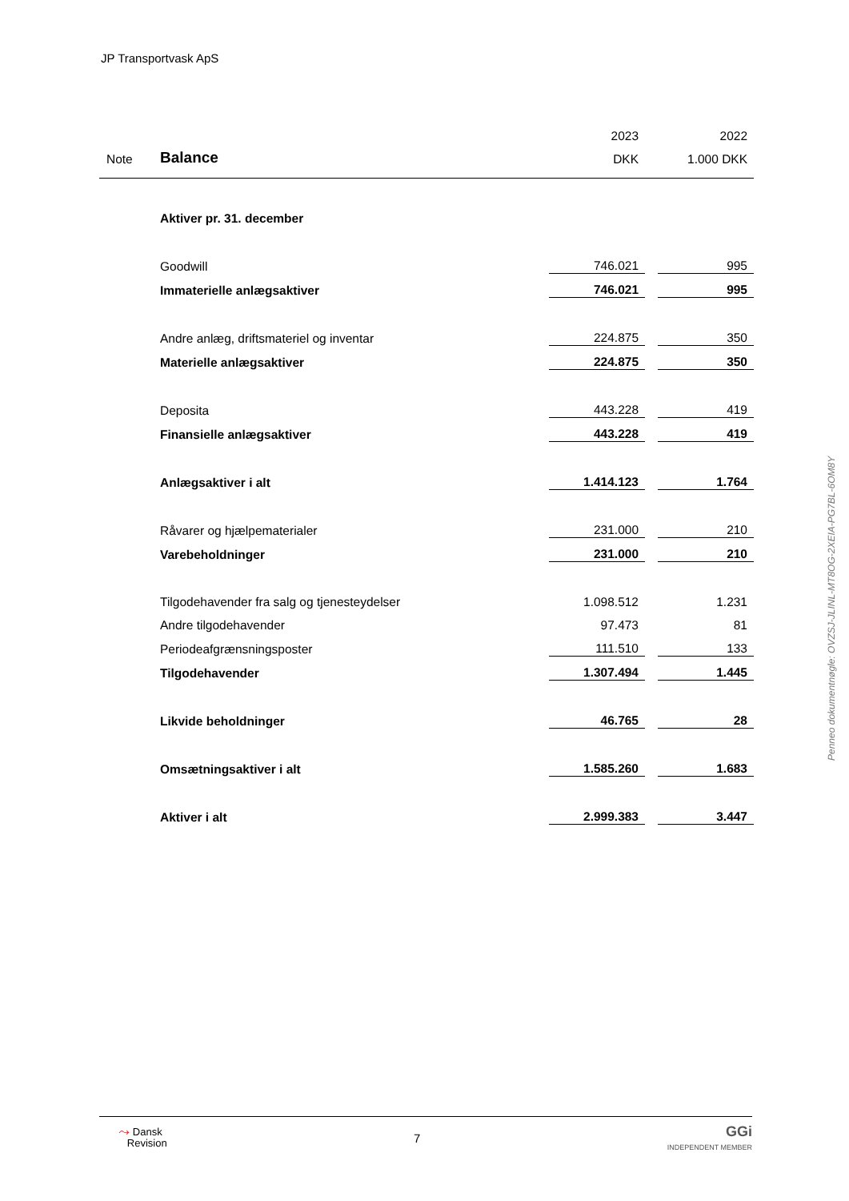JP Transportvask ApS
| | | 2023 | | 2022 |
| Note | Balance | DKK | | 1.000 DKK |
| | Aktiver pr. 31. december | | | |
| | Goodwill | 746.021 | | 995 |
| | Immaterielle anlægsaktiver | 746.021 | | 995 |
| | Andre anlæg, driftsmateriel og inventar | 224.875 | | 350 |
| | Materielle anlægsaktiver | 224.875 | | 350 |
| | Deposita | 443.228 | | 419 |
| | Finansielle anlægsaktiver | 443.228 | | 419 |
| | Anlægsaktiver i alt | 1.414.123 | | 1.764 |
| | Råvarer og hjælpematerialer | 231.000 | | 210 |
| | Varebeholdninger | 231.000 | | 210 |
| | Tilgodehavender fra salg og tjenesteydelser | 1.098.512 | | 1.231 |
| | Andre tilgodehavender | 97.473 | | 81 |
| | Periodeafgrænsningsposter | 111.510 | | 133 |
| | Tilgodehavender | 1.307.494 | | 1.445 |
| | Likvide beholdninger | 46.765 | | 28 |
| | Omsætningsaktiver i alt | 1.585.260 | | 1.683 |
| | Aktiver i alt | 2.999.383 | | 3.447 |
Penneo dokumentnøgle: OVZSJ-JLINL-MT8OG-2XEIA-PG7BL-6OM8Y
⤳ Dansk
Revision
7
GGi
INDEPENDENT MEMBER